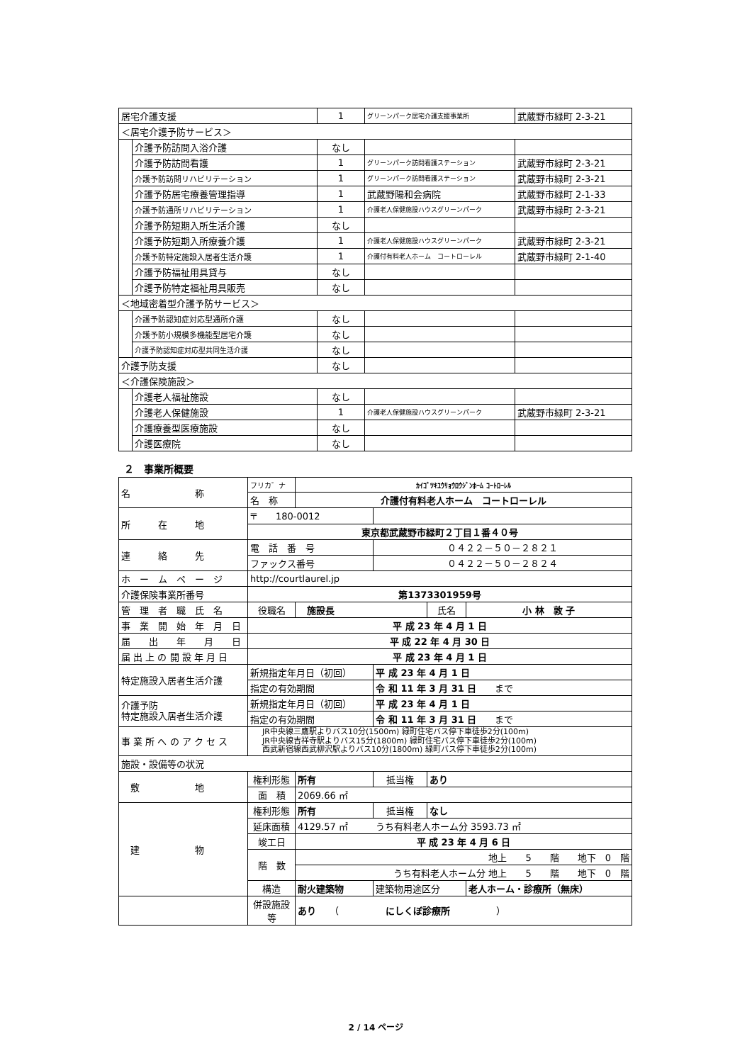| 居宅介護支援 | | 1 | グリーンパーク居宅介護支援事業所 | 武蔵野市緑町 2-3-21 |
| ＜居宅介護予防サービス＞ | | | | |
| | 介護予防訪問入浴介護 | なし | | |
| | 介護予防訪問看護 | 1 | グリーンパーク訪問看護ステーション | 武蔵野市緑町 2-3-21 |
| | 介護予防訪問リハビリテーション | 1 | グリーンパーク訪問看護ステーション | 武蔵野市緑町 2-3-21 |
| | 介護予防居宅療養管理指導 | 1 | 武蔵野陽和会病院 | 武蔵野市緑町 2-1-33 |
| | 介護予防通所リハビリテーション | 1 | 介護老人保健施設ハウスグリーンパーク | 武蔵野市緑町 2-3-21 |
| | 介護予防短期入所生活介護 | なし | | |
| | 介護予防短期入所療養介護 | 1 | 介護老人保健施設ハウスグリーンパーク | 武蔵野市緑町 2-3-21 |
| | 介護予防特定施設入居者生活介護 | 1 | 介護付有料老人ホーム コートローレル | 武蔵野市緑町 2-1-40 |
| | 介護予防福祉用具貸与 | なし | | |
| | 介護予防特定福祉用具販売 | なし | | |
| ＜地域密着型介護予防サービス＞ | | | | |
| | 介護予防認知症対応型通所介護 | なし | | |
| | 介護予防小規模多機能型居宅介護 | なし | | |
| | 介護予防認知症対応型共同生活介護 | なし | | |
| 介護予防支援 | | なし | | |
| ＜介護保険施設＞ | | | | |
| | 介護老人福祉施設 | なし | | |
| | 介護老人保健施設 | 1 | 介護老人保健施設ハウスグリーンパーク | 武蔵野市緑町 2-3-21 |
| | 介護療養型医療施設 | なし | | |
| | 介護医療院 | なし | | |
２　事業所概要
| 名 称 | フリカ゛ナ | ｶｲｺﾞﾂｷﾕｳﾘｮｳﾛｳｼﾞﾝﾎｰﾑ ｺｰﾄﾛｰﾚﾙ | | | | |
| | 名 称 | 介護付有料老人ホーム コートローレル | | | | |
| 所 在 地 | 〒 180-0012 | | | | | |
| | 東京都武蔵野市緑町２丁目１番４０号 | | | | | |
| 連 絡 先 | 電 話 番 号 | | ０４２２－５０－２８２１ | | | |
| | ファックス番号 | | ０４２２－５０－２８２４ | | | |
| ホ ー ム ペ ー ジ | http://courtlaurel.jp | | | | | |
| 介護保険事業所番号 | 第1373301959号 | | | | | |
| 管 理 者 職 氏 名 | 役職名 | 施設長 | | | 氏名 | 小 林 敦 子 |
| 事 業 開 始 年 月 日 | 平 成 23 年 4 月 1 日 | | | | | |
| 届 出 年 月 日 | 平 成 22 年 4 月 30 日 | | | | | |
| 届 出 上 の 開 設 年 月 日 | 平 成 23 年 4 月 1 日 | | | | | |
| 特定施設入居者生活介護 | 新規指定年月日（初回） | | | 平 成 23 年 4 月 1 日 | | |
| | 指定の有効期間 | | | 令 和 11 年 3 月 31 日 まで | | |
| 介護予防 特定施設入居者生活介護 | 新規指定年月日（初回） | | | 平 成 23 年 4 月 1 日 | | |
| | 指定の有効期間 | | | 令 和 11 年 3 月 31 日 まで | | |
| 事 業 所 へ の ア ク セ ス | JR中央線三鷹駅よりバス10分(1500m) 緑町住宅バス停下車徒歩2分(100m) JR中央線吉祥寺駅よりバス15分(1800m) 緑町住宅バス停下車徒歩2分(100m) 西武新宿線西武柳沢駅よりバス10分(1800m) 緑町バス停下車徒歩2分(100m) | | | | | |
| 施設・設備等の状況 | | | | | | |
| 敷 地 | 権利形態 | 所有 | | 抵当権 | あり | |
| | 面 積 | 2069.66 ㎡ | | | | |
| 建 物 | 権利形態 | 所有 | | 抵当権 | なし | |
| | 延床面積 | 4129.57 ㎡ うち有料老人ホーム分 3593.73 ㎡ | | | | |
| | 竣工日 | 平 成 23 年 4 月 6 日 | | | | |
| | 階 数 | 地上 5 階 地下 0 階 | | | | |
| | | うち有料老人ホーム分 地上 5 階 地下 0 階 | | | | |
| | 構造 | 耐火建築物 | | 建築物用途区分 | | 老人ホーム・診療所（無床） |
| | 併設施設等 | あり （ にしくぼ診療所 ） | | | | |
2 / 14 ページ